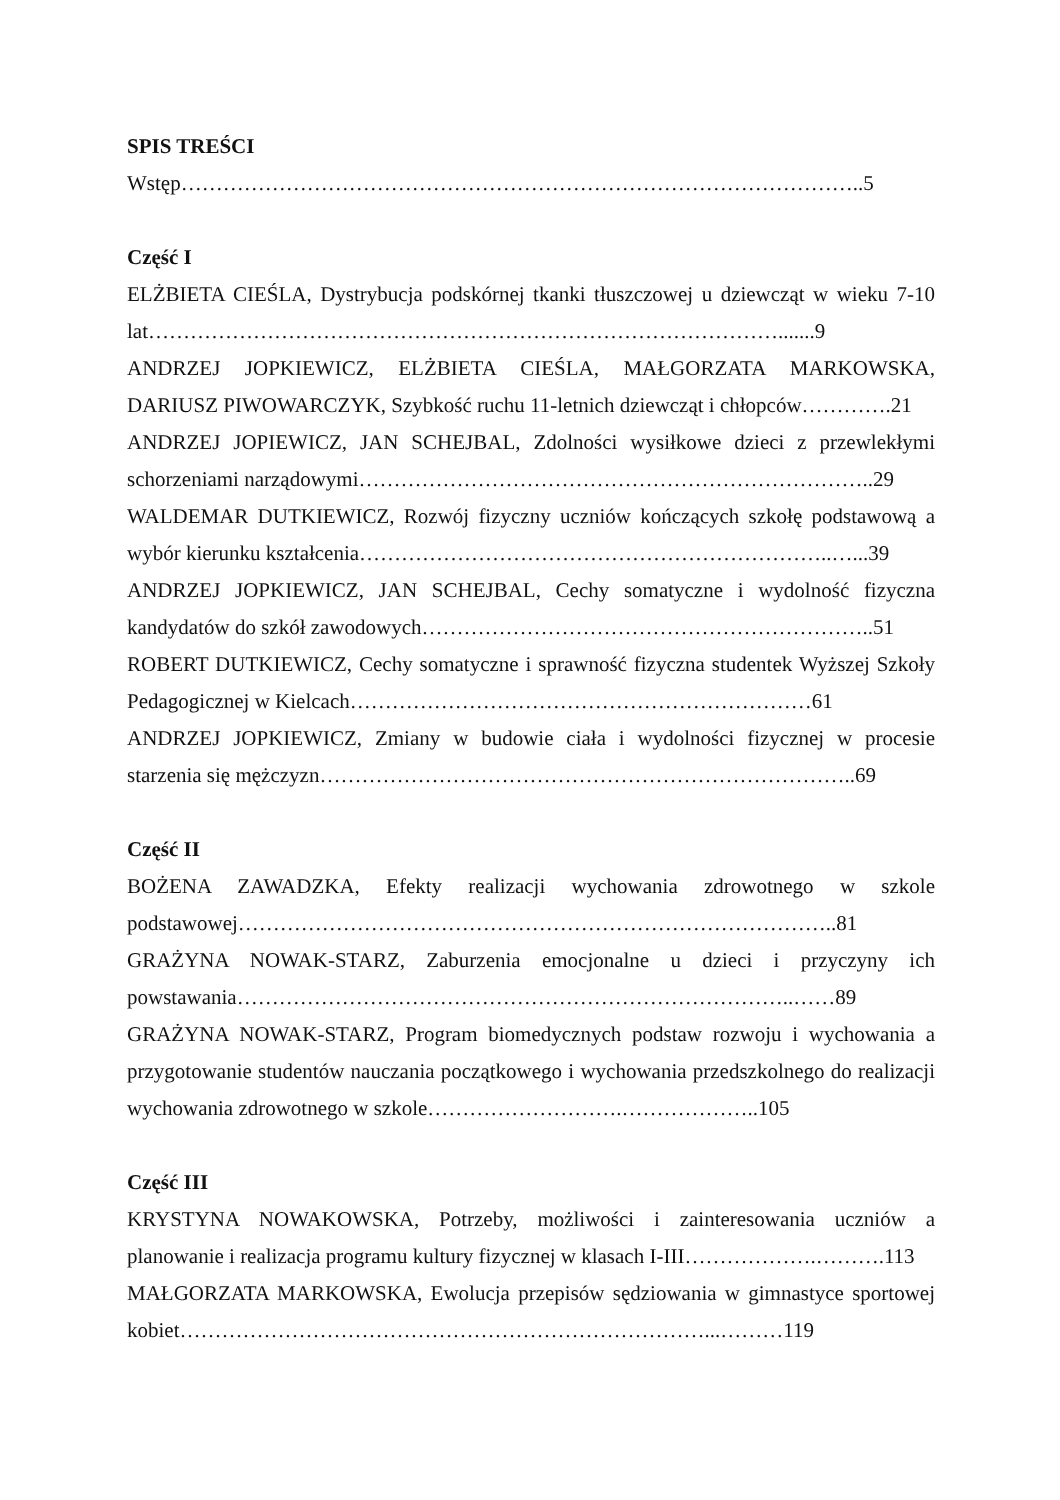SPIS TREŚCI
Wstęp……………………………………………………………………………………..5
Część I
ELŻBIETA CIEŚLA, Dystrybucja podskórnej tkanki tłuszczowej u dziewcząt w wieku 7-10 lat……………………………………………………………………………….......9
ANDRZEJ JOPKIEWICZ, ELŻBIETA CIEŚLA, MAŁGORZATA MARKOWSKA, DARIUSZ PIWOWARCZYK, Szybkość ruchu 11-letnich dziewcząt i chłopców………….21
ANDRZEJ JOPIEWICZ, JAN SCHEJBAL, Zdolności wysiłkowe dzieci z przewlekłymi schorzeniami narządowymi………………………………………………………………..29
WALDEMAR DUTKIEWICZ, Rozwój fizyczny uczniów kończących szkołę podstawową a wybór kierunku kształcenia…………………………………………………………..…...39
ANDRZEJ JOPKIEWICZ, JAN SCHEJBAL, Cechy somatyczne i wydolność fizyczna kandydatów do szkół zawodowych………………………………………………………..51
ROBERT DUTKIEWICZ, Cechy somatyczne i sprawność fizyczna studentek Wyższej Szkoły Pedagogicznej w Kielcach…………………………………………………………61
ANDRZEJ JOPKIEWICZ, Zmiany w budowie ciała i wydolności fizycznej w procesie starzenia się mężczyzn…………………………………………………………………..69
Część II
BOŻENA ZAWADZKA, Efekty realizacji wychowania zdrowotnego w szkole podstawowej…………………………………………………………………………..81
GRAŻYNA NOWAK-STARZ, Zaburzenia emocjonalne u dzieci i przyczyny ich powstawania……………………………………………………………………..……89
GRAŻYNA NOWAK-STARZ, Program biomedycznych podstaw rozwoju i wychowania a przygotowanie studentów nauczania początkowego i wychowania przedszkolnego do realizacji wychowania zdrowotnego w szkole……………………….………………..105
Część III
KRYSTYNA NOWAKOWSKA, Potrzeby, możliwości i zainteresowania uczniów a planowanie i realizacja programu kultury fizycznej w klasach I-III……………….……….113
MAŁGORZATA MARKOWSKA, Ewolucja przepisów sędziowania w gimnastyce sportowej kobiet…………………………………………………………………...………119